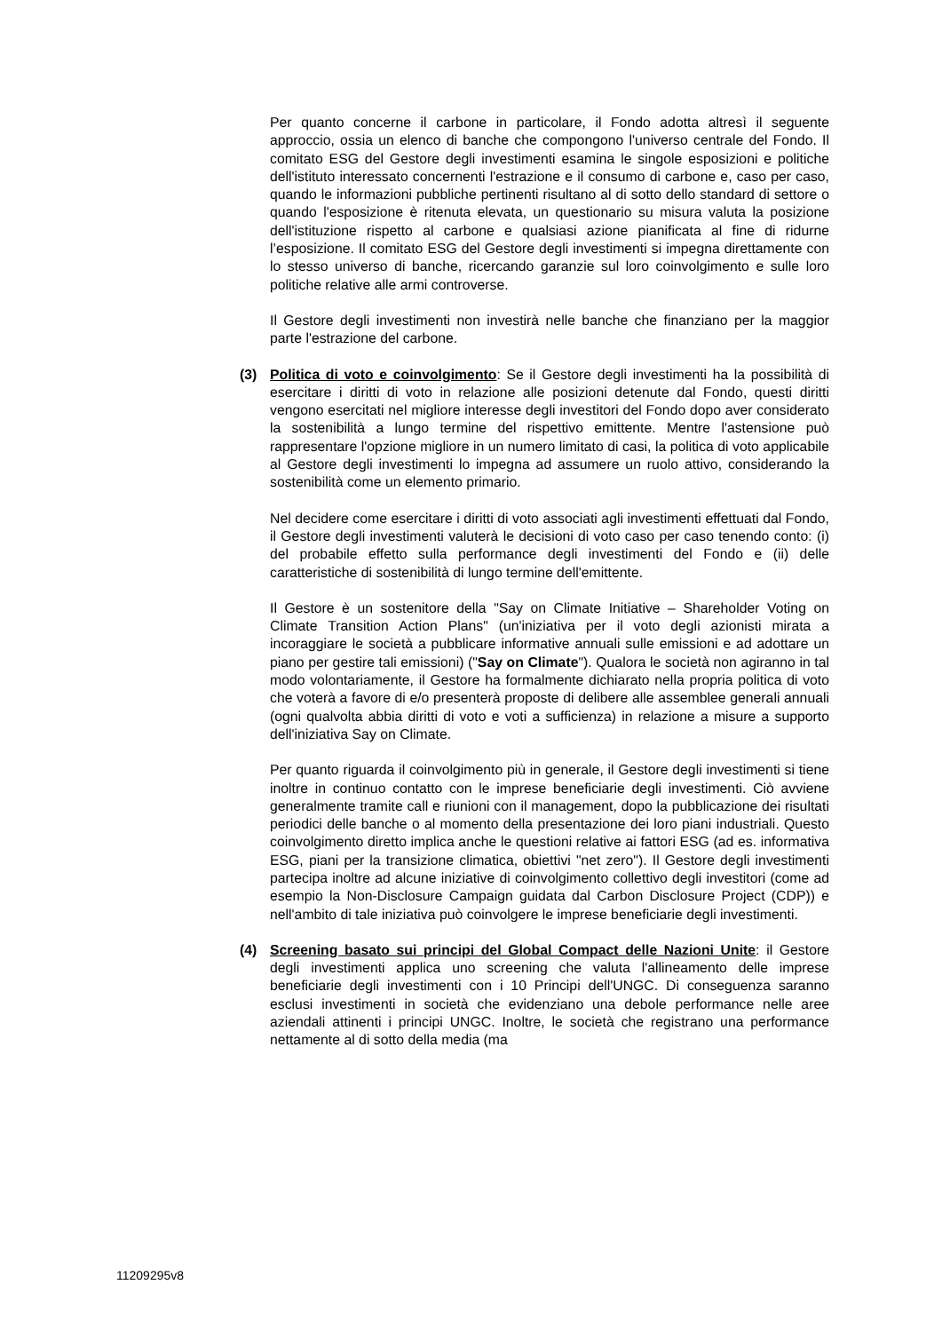Per quanto concerne il carbone in particolare, il Fondo adotta altresì il seguente approccio, ossia un elenco di banche che compongono l'universo centrale del Fondo. Il comitato ESG del Gestore degli investimenti esamina le singole esposizioni e politiche dell'istituto interessato concernenti l'estrazione e il consumo di carbone e, caso per caso, quando le informazioni pubbliche pertinenti risultano al di sotto dello standard di settore o quando l'esposizione è ritenuta elevata, un questionario su misura valuta la posizione dell'istituzione rispetto al carbone e qualsiasi azione pianificata al fine di ridurne l’esposizione. Il comitato ESG del Gestore degli investimenti si impegna direttamente con lo stesso universo di banche, ricercando garanzie sul loro coinvolgimento e sulle loro politiche relative alle armi controverse.
Il Gestore degli investimenti non investirà nelle banche che finanziano per la maggior parte l'estrazione del carbone.
(3) Politica di voto e coinvolgimento: Se il Gestore degli investimenti ha la possibilità di esercitare i diritti di voto in relazione alle posizioni detenute dal Fondo, questi diritti vengono esercitati nel migliore interesse degli investitori del Fondo dopo aver considerato la sostenibilità a lungo termine del rispettivo emittente. Mentre l'astensione può rappresentare l'opzione migliore in un numero limitato di casi, la politica di voto applicabile al Gestore degli investimenti lo impegna ad assumere un ruolo attivo, considerando la sostenibilità come un elemento primario.
Nel decidere come esercitare i diritti di voto associati agli investimenti effettuati dal Fondo, il Gestore degli investimenti valuterà le decisioni di voto caso per caso tenendo conto: (i) del probabile effetto sulla performance degli investimenti del Fondo e (ii) delle caratteristiche di sostenibilità di lungo termine dell'emittente.
Il Gestore è un sostenitore della "Say on Climate Initiative – Shareholder Voting on Climate Transition Action Plans" (un'iniziativa per il voto degli azionisti mirata a incoraggiare le società a pubblicare informative annuali sulle emissioni e ad adottare un piano per gestire tali emissioni) ("Say on Climate"). Qualora le società non agiranno in tal modo volontariamente, il Gestore ha formalmente dichiarato nella propria politica di voto che voterà a favore di e/o presenterà proposte di delibere alle assemblee generali annuali (ogni qualvolta abbia diritti di voto e voti a sufficienza) in relazione a misure a supporto dell'iniziativa Say on Climate.
Per quanto riguarda il coinvolgimento più in generale, il Gestore degli investimenti si tiene inoltre in continuo contatto con le imprese beneficiarie degli investimenti. Ciò avviene generalmente tramite call e riunioni con il management, dopo la pubblicazione dei risultati periodici delle banche o al momento della presentazione dei loro piani industriali. Questo coinvolgimento diretto implica anche le questioni relative ai fattori ESG (ad es. informativa ESG, piani per la transizione climatica, obiettivi "net zero"). Il Gestore degli investimenti partecipa inoltre ad alcune iniziative di coinvolgimento collettivo degli investitori (come ad esempio la Non-Disclosure Campaign guidata dal Carbon Disclosure Project (CDP)) e nell'ambito di tale iniziativa può coinvolgere le imprese beneficiarie degli investimenti.
(4) Screening basato sui principi del Global Compact delle Nazioni Unite: il Gestore degli investimenti applica uno screening che valuta l'allineamento delle imprese beneficiarie degli investimenti con i 10 Principi dell'UNGC. Di conseguenza saranno esclusi investimenti in società che evidenziano una debole performance nelle aree aziendali attinenti i principi UNGC. Inoltre, le società che registrano una performance nettamente al di sotto della media (ma
11209295v8